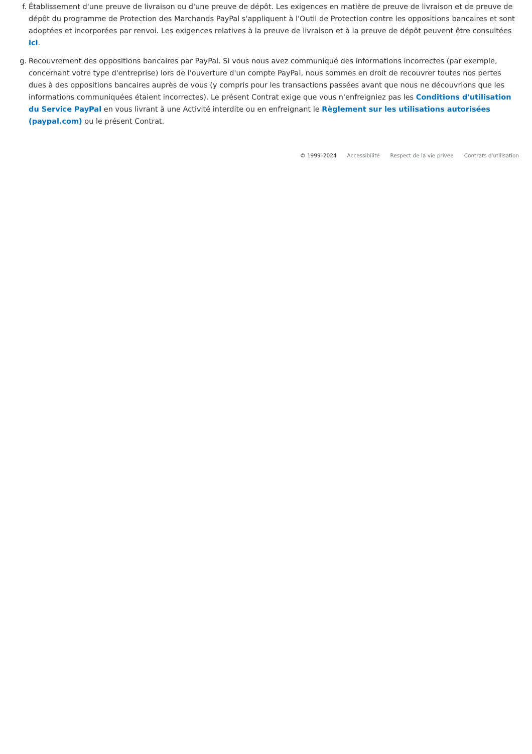f. Établissement d'une preuve de livraison ou d'une preuve de dépôt. Les exigences en matière de preuve de livraison et de preuve de dépôt du programme de Protection des Marchands PayPal s'appliquent à l'Outil de Protection contre les oppositions bancaires et sont adoptées et incorporées par renvoi. Les exigences relatives à la preuve de livraison et à la preuve de dépôt peuvent être consultées ici.
g. Recouvrement des oppositions bancaires par PayPal. Si vous nous avez communiqué des informations incorrectes (par exemple, concernant votre type d'entreprise) lors de l'ouverture d'un compte PayPal, nous sommes en droit de recouvrer toutes nos pertes dues à des oppositions bancaires auprès de vous (y compris pour les transactions passées avant que nous ne découvrions que les informations communiquées étaient incorrectes). Le présent Contrat exige que vous n'enfreigniez pas les Conditions d'utilisation du Service PayPal en vous livrant à une Activité interdite ou en enfreignant le Règlement sur les utilisations autorisées (paypal.com) ou le présent Contrat.
© 1999–2024 Accessibilité Respect de la vie privée Contrats d'utilisation